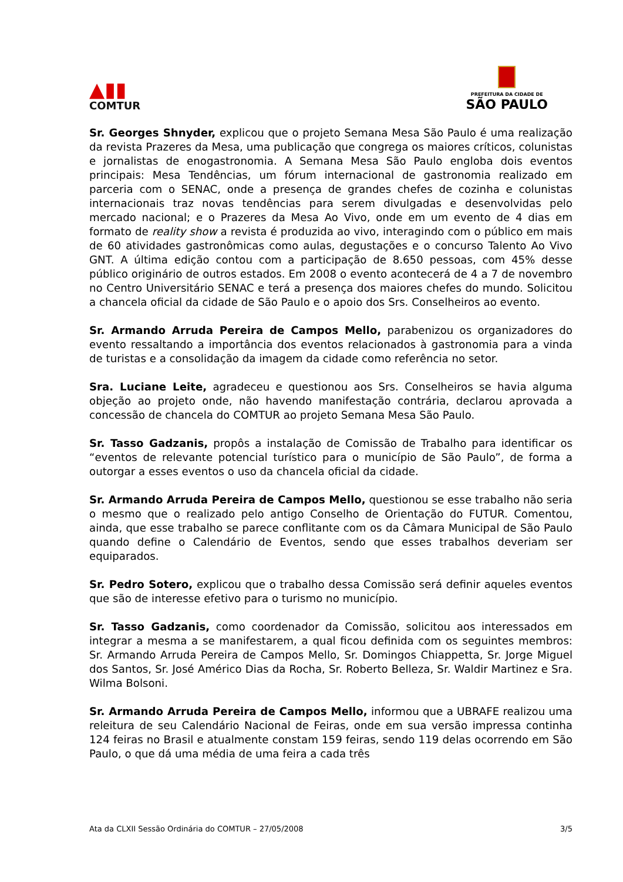▲▮▮
COMTUR
PREFEITURA DA CIDADE DE
SÃO PAULO
Sr. Georges Shnyder, explicou que o projeto Semana Mesa São Paulo é uma realização da revista Prazeres da Mesa, uma publicação que congrega os maiores críticos, colunistas e jornalistas de enogastronomia. A Semana Mesa São Paulo engloba dois eventos principais: Mesa Tendências, um fórum internacional de gastronomia realizado em parceria com o SENAC, onde a presença de grandes chefes de cozinha e colunistas internacionais traz novas tendências para serem divulgadas e desenvolvidas pelo mercado nacional; e o Prazeres da Mesa Ao Vivo, onde em um evento de 4 dias em formato de reality show a revista é produzida ao vivo, interagindo com o público em mais de 60 atividades gastronômicas como aulas, degustações e o concurso Talento Ao Vivo GNT. A última edição contou com a participação de 8.650 pessoas, com 45% desse público originário de outros estados. Em 2008 o evento acontecerá de 4 a 7 de novembro no Centro Universitário SENAC e terá a presença dos maiores chefes do mundo. Solicitou a chancela oficial da cidade de São Paulo e o apoio dos Srs. Conselheiros ao evento.
Sr. Armando Arruda Pereira de Campos Mello, parabenizou os organizadores do evento ressaltando a importância dos eventos relacionados à gastronomia para a vinda de turistas e a consolidação da imagem da cidade como referência no setor.
Sra. Luciane Leite, agradeceu e questionou aos Srs. Conselheiros se havia alguma objeção ao projeto onde, não havendo manifestação contrária, declarou aprovada a concessão de chancela do COMTUR ao projeto Semana Mesa São Paulo.
Sr. Tasso Gadzanis, propôs a instalação de Comissão de Trabalho para identificar os “eventos de relevante potencial turístico para o município de São Paulo”, de forma a outorgar a esses eventos o uso da chancela oficial da cidade.
Sr. Armando Arruda Pereira de Campos Mello, questionou se esse trabalho não seria o mesmo que o realizado pelo antigo Conselho de Orientação do FUTUR. Comentou, ainda, que esse trabalho se parece conflitante com os da Câmara Municipal de São Paulo quando define o Calendário de Eventos, sendo que esses trabalhos deveriam ser equiparados.
Sr. Pedro Sotero, explicou que o trabalho dessa Comissão será definir aqueles eventos que são de interesse efetivo para o turismo no município.
Sr. Tasso Gadzanis, como coordenador da Comissão, solicitou aos interessados em integrar a mesma a se manifestarem, a qual ficou definida com os seguintes membros: Sr. Armando Arruda Pereira de Campos Mello, Sr. Domingos Chiappetta, Sr. Jorge Miguel dos Santos, Sr. José Américo Dias da Rocha, Sr. Roberto Belleza, Sr. Waldir Martinez e Sra. Wilma Bolsoni.
Sr. Armando Arruda Pereira de Campos Mello, informou que a UBRAFE realizou uma releitura de seu Calendário Nacional de Feiras, onde em sua versão impressa continha 124 feiras no Brasil e atualmente constam 159 feiras, sendo 119 delas ocorrendo em São Paulo, o que dá uma média de uma feira a cada três
Ata da CLXII Sessão Ordinária do COMTUR – 27/05/2008 3/5